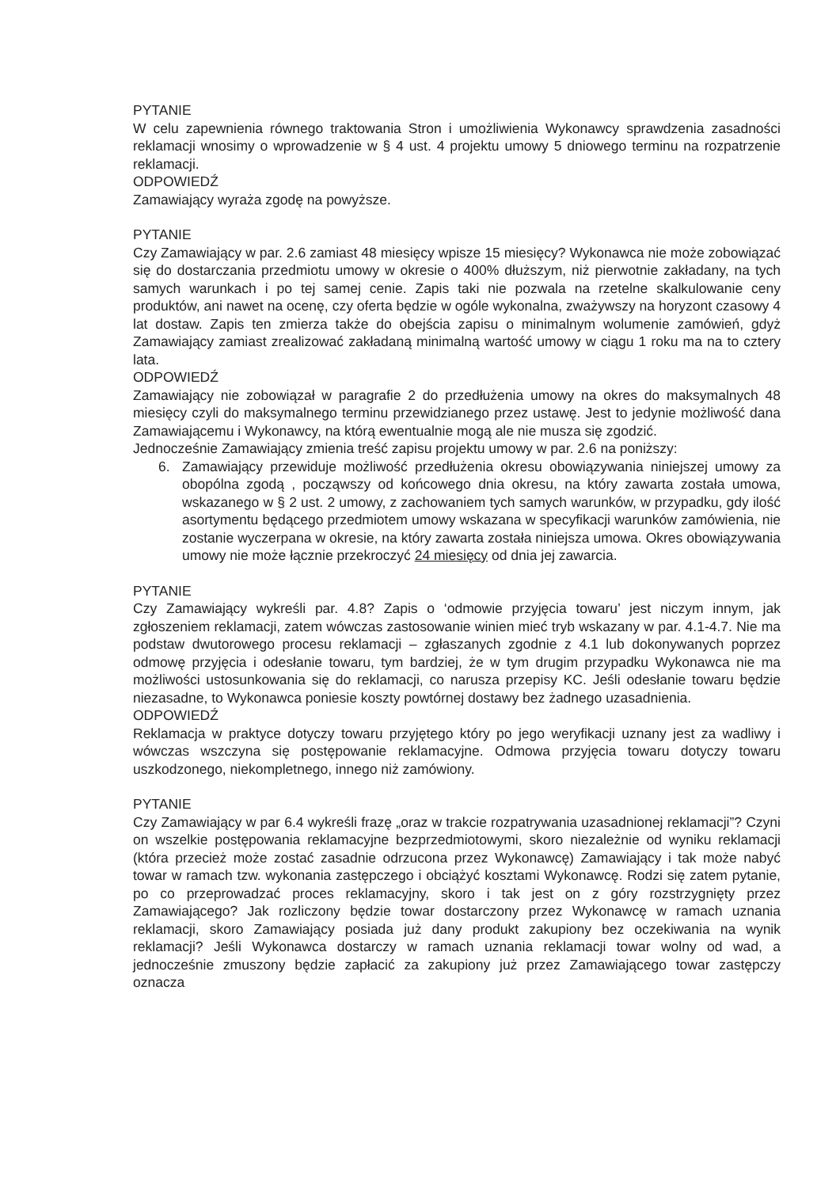PYTANIE
W celu zapewnienia równego traktowania Stron i umożliwienia Wykonawcy sprawdzenia zasadności reklamacji wnosimy o wprowadzenie w § 4 ust. 4 projektu umowy 5 dniowego terminu na rozpatrzenie reklamacji.
ODPOWIEDŹ
Zamawiający wyraża zgodę na powyższe.
PYTANIE
Czy Zamawiający w par. 2.6 zamiast 48 miesięcy wpisze 15 miesięcy? Wykonawca nie może zobowiązać się do dostarczania przedmiotu umowy w okresie o 400% dłuższym, niż pierwotnie zakładany, na tych samych warunkach i po tej samej cenie. Zapis taki nie pozwala na rzetelne skalkulowanie ceny produktów, ani nawet na ocenę, czy oferta będzie w ogóle wykonalna, zważywszy na horyzont czasowy 4 lat dostaw. Zapis ten zmierza także do obejścia zapisu o minimalnym wolumenie zamówień, gdyż Zamawiający zamiast zrealizować zakładaną minimalną wartość umowy w ciągu 1 roku ma na to cztery lata.
ODPOWIEDŹ
Zamawiający nie zobowiązał w paragrafie 2 do przedłużenia umowy na okres do maksymalnych 48 miesięcy czyli do maksymalnego terminu przewidzianego przez ustawę. Jest to jedynie możliwość dana Zamawiającemu i Wykonawcy, na którą ewentualnie mogą ale nie musza się zgodzić.
Jednocześnie Zamawiający zmienia treść zapisu projektu umowy w par. 2.6 na poniższy:
6. Zamawiający przewiduje możliwość przedłużenia okresu obowiązywania niniejszej umowy za obopólna zgodą , począwszy od końcowego dnia okresu, na który zawarta została umowa, wskazanego w § 2 ust. 2 umowy, z zachowaniem tych samych warunków, w przypadku, gdy ilość asortymentu będącego przedmiotem umowy wskazana w specyfikacji warunków zamówienia, nie zostanie wyczerpana w okresie, na który zawarta została niniejsza umowa. Okres obowiązywania umowy nie może łącznie przekroczyć 24 miesięcy od dnia jej zawarcia.
PYTANIE
Czy Zamawiający wykreśli par. 4.8? Zapis o ‘odmowie przyjęcia towaru’ jest niczym innym, jak zgłoszeniem reklamacji, zatem wówczas zastosowanie winien mieć tryb wskazany w par. 4.1-4.7. Nie ma podstaw dwutorowego procesu reklamacji – zgłaszanych zgodnie z 4.1 lub dokonywanych poprzez odmowę przyjęcia i odesłanie towaru, tym bardziej, że w tym drugim przypadku Wykonawca nie ma możliwości ustosunkowania się do reklamacji, co narusza przepisy KC. Jeśli odesłanie towaru będzie niezasadne, to Wykonawca poniesie koszty powtórnej dostawy bez żadnego uzasadnienia.
ODPOWIEDŹ
Reklamacja w praktyce dotyczy towaru przyjętego który po jego weryfikacji uznany jest za wadliwy i wówczas wszczyna się postępowanie reklamacyjne. Odmowa przyjęcia towaru dotyczy towaru uszkodzonego, niekompletnego, innego niż zamówiony.
PYTANIE
Czy Zamawiający w par 6.4 wykreśli frazę „oraz w trakcie rozpatrywania uzasadnionej reklamacji”? Czyni on wszelkie postępowania reklamacyjne bezprzedmiotowymi, skoro niezależnie od wyniku reklamacji (która przecież może zostać zasadnie odrzucona przez Wykonawcę) Zamawiający i tak może nabyć towar w ramach tzw. wykonania zastępczego i obciążyć kosztami Wykonawcę. Rodzi się zatem pytanie, po co przeprowadzać proces reklamacyjny, skoro i tak jest on z góry rozstrzygnięty przez Zamawiającego? Jak rozliczony będzie towar dostarczony przez Wykonawcę w ramach uznania reklamacji, skoro Zamawiający posiada już dany produkt zakupiony bez oczekiwania na wynik reklamacji? Jeśli Wykonawca dostarczy w ramach uznania reklamacji towar wolny od wad, a jednocześnie zmuszony będzie zapłacić za zakupiony już przez Zamawiającego towar zastępczy oznacza